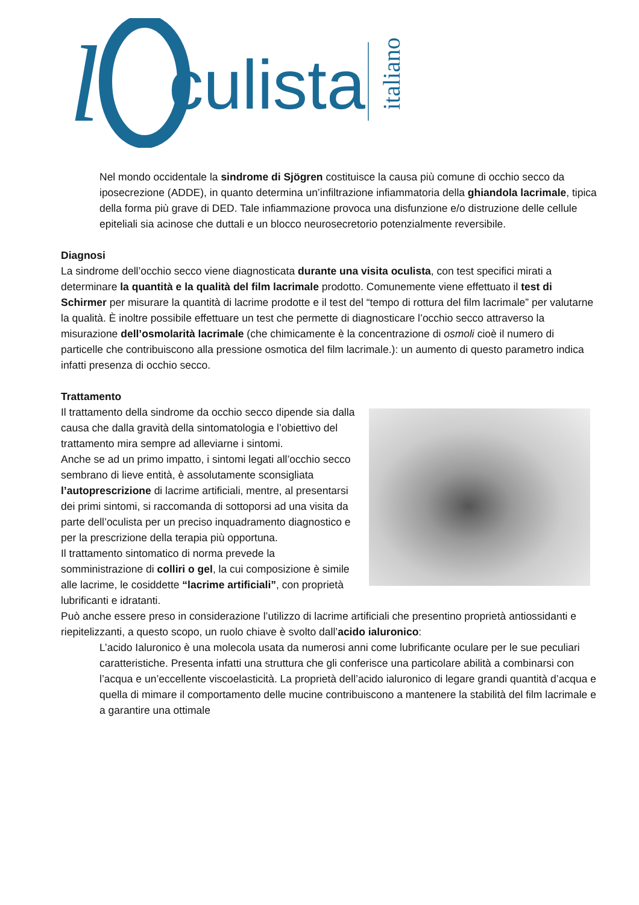l
culista
italiano
Nel mondo occidentale la sindrome di Sjögren costituisce la causa più comune di occhio secco da iposecrezione (ADDE), in quanto determina un’infiltrazione infiammatoria della ghiandola lacrimale, tipica della forma più grave di DED. Tale infiammazione provoca una disfunzione e/o distruzione delle cellule epiteliali sia acinose che duttali e un blocco neurosecretorio potenzialmente reversibile.
Diagnosi
La sindrome dell’occhio secco viene diagnosticata durante una visita oculista, con test specifici mirati a determinare la quantità e la qualità del film lacrimale prodotto. Comunemente viene effettuato il test di Schirmer per misurare la quantità di lacrime prodotte e il test del “tempo di rottura del film lacrimale” per valutarne la qualità. È inoltre possibile effettuare un test che permette di diagnosticare l’occhio secco attraverso la misurazione dell’osmolarità lacrimale (che chimicamente è la concentrazione di osmoli cioè il numero di particelle che contribuiscono alla pressione osmotica del film lacrimale.): un aumento di questo parametro indica infatti presenza di occhio secco.
Trattamento
Il trattamento della sindrome da occhio secco dipende sia dalla causa che dalla gravità della sintomatologia e l’obiettivo del trattamento mira sempre ad alleviarne i sintomi.
Anche se ad un primo impatto, i sintomi legati all’occhio secco sembrano di lieve entità, è assolutamente sconsigliata l’autoprescrizione di lacrime artificiali, mentre, al presentarsi dei primi sintomi, si raccomanda di sottoporsi ad una visita da parte dell’oculista per un preciso inquadramento diagnostico e per la prescrizione della terapia più opportuna.
Il trattamento sintomatico di norma prevede la somministrazione di colliri o gel, la cui composizione è simile alle lacrime, le cosiddette “lacrime artificiali”, con proprietà lubrificanti e idratanti.
Può anche essere preso in considerazione l’utilizzo di lacrime artificiali che presentino proprietà antiossidanti e riepitelizzanti, a questo scopo, un ruolo chiave è svolto dall’acido ialuronico:
L’acido Ialuronico è una molecola usata da numerosi anni come lubrificante oculare per le sue peculiari caratteristiche. Presenta infatti una struttura che gli conferisce una particolare abilità a combinarsi con l’acqua e un’eccellente viscoelasticità. La proprietà dell’acido ialuronico di legare grandi quantità d’acqua e quella di mimare il comportamento delle mucine contribuiscono a mantenere la stabilità del film lacrimale e a garantire una ottimale